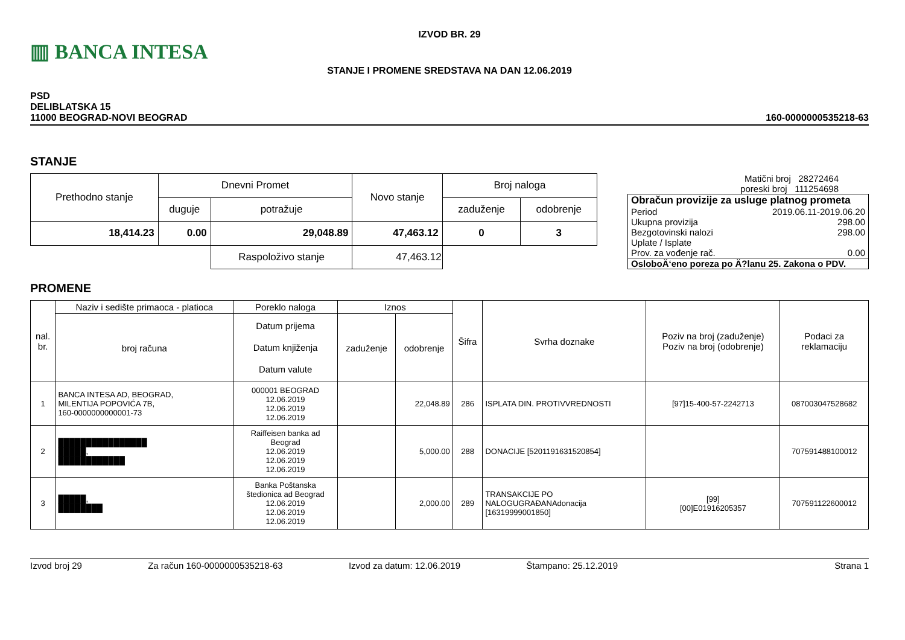▥ BANCA INTESA
IZVOD BR. 29
STANJE I PROMENE SREDSTAVA NA DAN 12.06.2019
PSD
DELIBLATSKA 15
11000 BEOGRAD-NOVI BEOGRAD
160-0000000535218-63
STANJE
| Prethodno stanje | Dnevni Promet | | Novo stanje | Broj naloga | |
| | duguje | potražuje | | zaduženje | odobrenje |
| 18,414.23 | 0.00 | 29,048.89 | 47,463.12 | 0 | 3 |
| | | Raspoloživo stanje | 47,463.12 | | |
Matični broj 28272464
poreski broj 111254698
| Obračun provizije za usluge platnog prometa | |
| Period | 2019.06.11-2019.06.20 |
| Ukupna provizija | 298.00 |
| Bezgotovinski nalozi | 298.00 |
| Uplate / Isplate | |
| Prov. za vođenje rač. | 0.00 |
| OsloboÄ‘eno poreza po Ä?lanu 25. Zakona o PDV. | |
PROMENE
| nal. br. | Naziv i sedište primaoca - platioca | Poreklo naloga | Iznos | | Šifra | Svrha doznake | Poziv na broj (zaduženje) Poziv na broj (odobrenje) | Podaci za reklamaciju |
| | broj računa | Datum prijema Datum knjiženja Datum valute | zaduženje | odobrenje | | | | |
| 1 | BANCA INTESA AD, BEOGRAD, MILENTIJA POPOVIĆA 7B, 160-0000000000001-73 | 000001 BEOGRAD 12.06.2019 12.06.2019 12.06.2019 | | 22,048.89 | 286 | ISPLATA DIN. PROTIVVREDNOSTI | [97]15-400-57-2242713 | 087003047528682 |
| 2 | ████████████████ █████, ████████████ | Raiffeisen banka ad Beograd 12.06.2019 12.06.2019 12.06.2019 | | 5,000.00 | 288 | DONACIJE [5201191631520854] | | 707591488100012 |
| 3 | █████, ████████ | Banka Poštanska štedionica ad Beograd 12.06.2019 12.06.2019 12.06.2019 | | 2,000.00 | 289 | TRANSAKCIJE PO NALOGUGRAĐANAdonacija [16319999001850] | [99] [00]E01916205357 | 707591122600012 |
Izvod broj 29 Za račun 160-0000000535218-63 Izvod za datum: 12.06.2019 Štampano: 25.12.2019 Strana 1